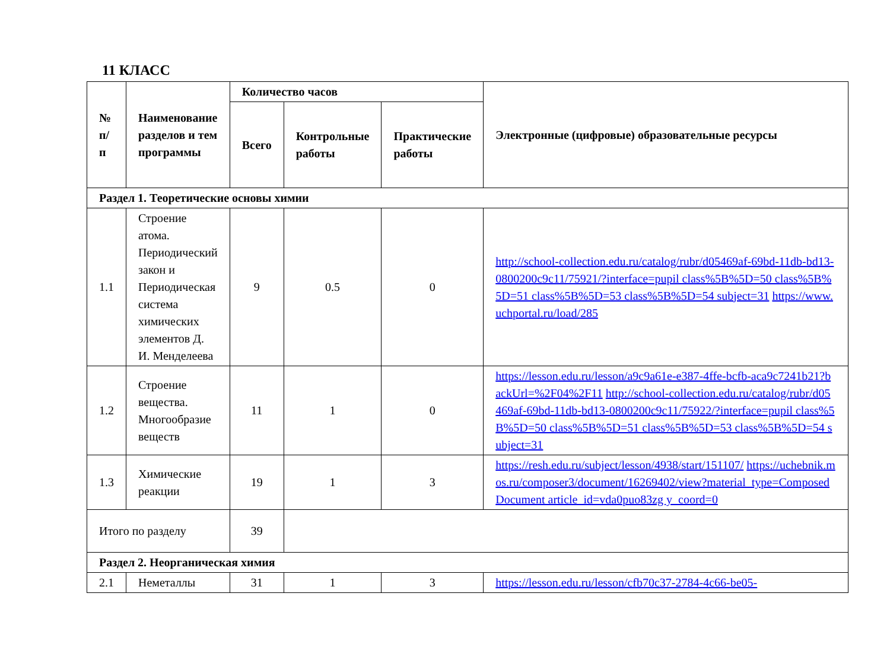11 КЛАСС
| № п/п | Наименование разделов и тем программы | Количество часов | | | Электронные (цифровые) образовательные ресурсы |
| --- | --- | --- | --- | --- | --- |
| | | Всего | Контрольные работы | Практические работы | |
| Раздел 1. Теоретические основы химии | | | | | |
| 1.1 | Строение атома. Периодический закон и Периодическая система химических элементов Д. И. Менделеева | 9 | 0.5 | 0 | http://school-collection.edu.ru/catalog/rubr/d05469af-69bd-11db-bd13-0800200c9c11/75921/?interface=pupil class%5B%5D=50 class%5B%5D=51 class%5B%5D=53 class%5B%5D=54 subject=31 https://www.uchportal.ru/load/285 |
| 1.2 | Строение вещества. Многообразие веществ | 11 | 1 | 0 | https://lesson.edu.ru/lesson/a9c9a61e-e387-4ffe-bcfb-aca9c7241b21?backUrl=%2F04%2F11 http://school-collection.edu.ru/catalog/rubr/d05469af-69bd-11db-bd13-0800200c9c11/75922/?interface=pupil class%5B%5D=50 class%5B%5D=51 class%5B%5D=53 class%5B%5D=54 subject=31 |
| 1.3 | Химические реакции | 19 | 1 | 3 | https://resh.edu.ru/subject/lesson/4938/start/151107/ https://uchebnik.mos.ru/composer3/document/16269402/view?material_type=ComposedDocument article_id=vda0puo83zg y_coord=0 |
| Итого по разделу | | 39 | | | |
| Раздел 2. Неорганическая химия | | | | | |
| 2.1 | Неметаллы | 31 | 1 | 3 | https://lesson.edu.ru/lesson/cfb70c37-2784-4c66-be05- |